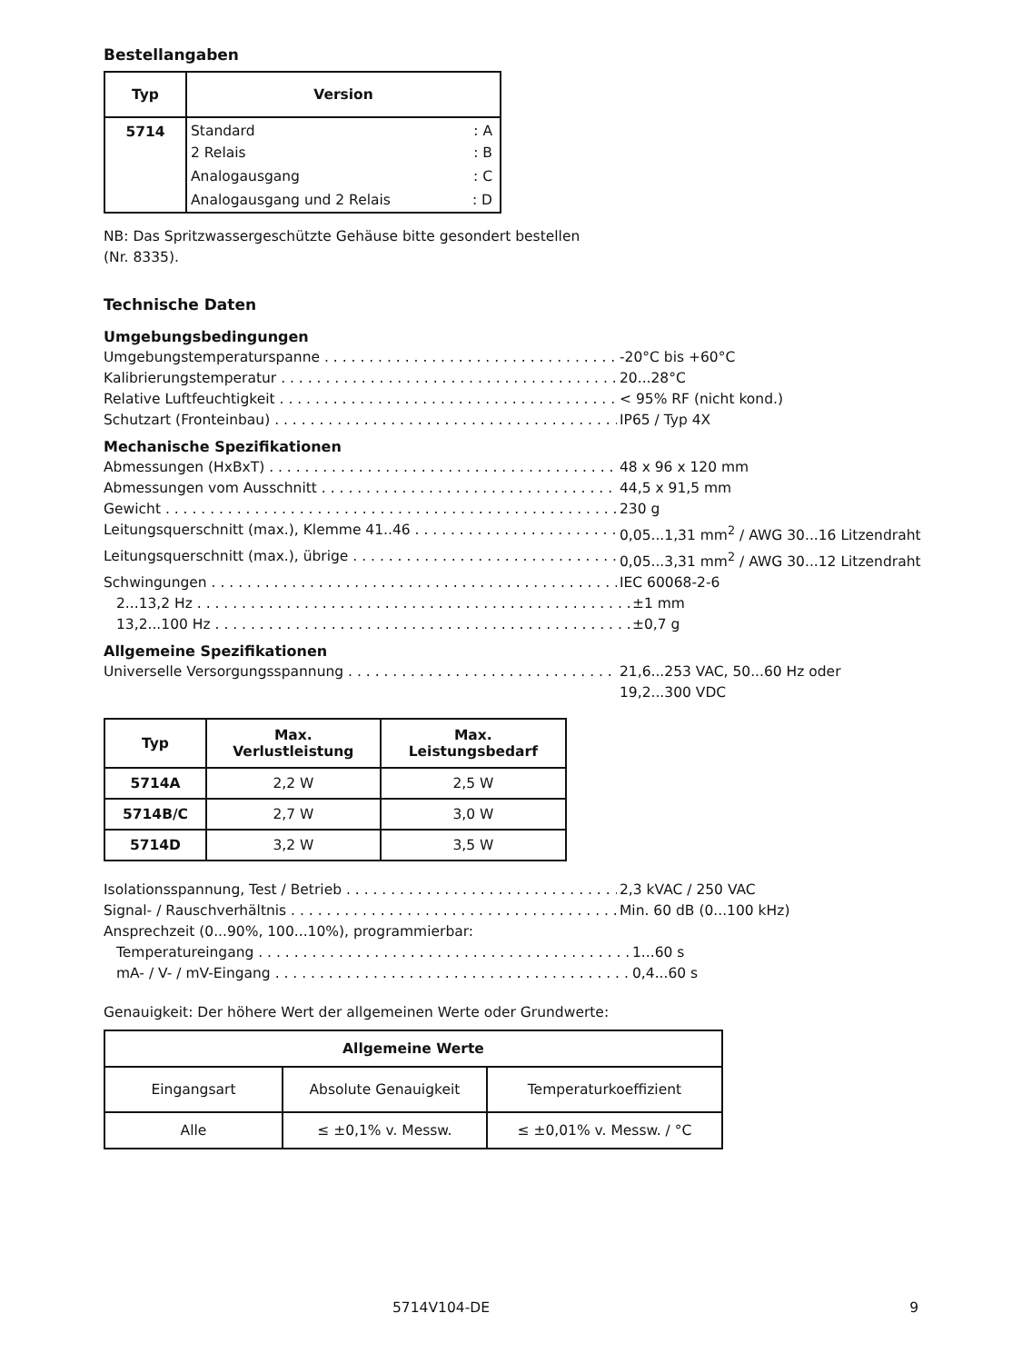Bestellangaben
| Typ | Version |
| --- | --- |
| 5714 | Standard : A |
| | 2 Relais : B |
| | Analogausgang : C |
| | Analogausgang und 2 Relais : D |
NB: Das Spritzwassergeschützte Gehäuse bitte gesondert bestellen
(Nr. 8335).
Technische Daten
Umgebungsbedingungen
Umgebungstemperaturspanne -20°C bis +60°C
Kalibrierungstemperatur 20...28°C
Relative Luftfeuchtigkeit < 95% RF (nicht kond.)
Schutzart (Fronteinbau) IP65 / Typ 4X
Mechanische Spezifikationen
Abmessungen (HxBxT) 48 x 96 x 120 mm
Abmessungen vom Ausschnitt 44,5 x 91,5 mm
Gewicht 230 g
Leitungsquerschnitt (max.), Klemme 41..46 0,05...1,31 mm<sup>2</sup> / AWG 30...16 Litzendraht
Leitungsquerschnitt (max.), übrige 0,05...3,31 mm<sup>2</sup> / AWG 30...12 Litzendraht
Schwingungen IEC 60068-2-6
2...13,2 Hz ±1 mm
13,2...100 Hz ±0,7 g
Allgemeine Spezifikationen
Universelle Versorgungsspannung 21,6...253 VAC, 50...60 Hz oder
19,2...300 VDC
| Typ | Max. Verlustleistung | Max. Leistungsbedarf |
| --- | --- | --- |
| 5714A | 2,2 W | 2,5 W |
| 5714B/C | 2,7 W | 3,0 W |
| 5714D | 3,2 W | 3,5 W |
Isolationsspannung, Test / Betrieb 2,3 kVAC / 250 VAC
Signal- / Rauschverhältnis Min. 60 dB (0...100 kHz)
Ansprechzeit (0...90%, 100...10%), programmierbar:
Temperatureingang 1...60 s
mA- / V- / mV-Eingang 0,4...60 s
Genauigkeit: Der höhere Wert der allgemeinen Werte oder Grundwerte:
| Allgemeine Werte | | |
| --- | --- | --- |
| Eingangsart | Absolute Genauigkeit | Temperaturkoeffizient |
| Alle | ≤ ±0,1% v. Messw. | ≤ ±0,01% v. Messw. / °C |
5714V104-DE 9